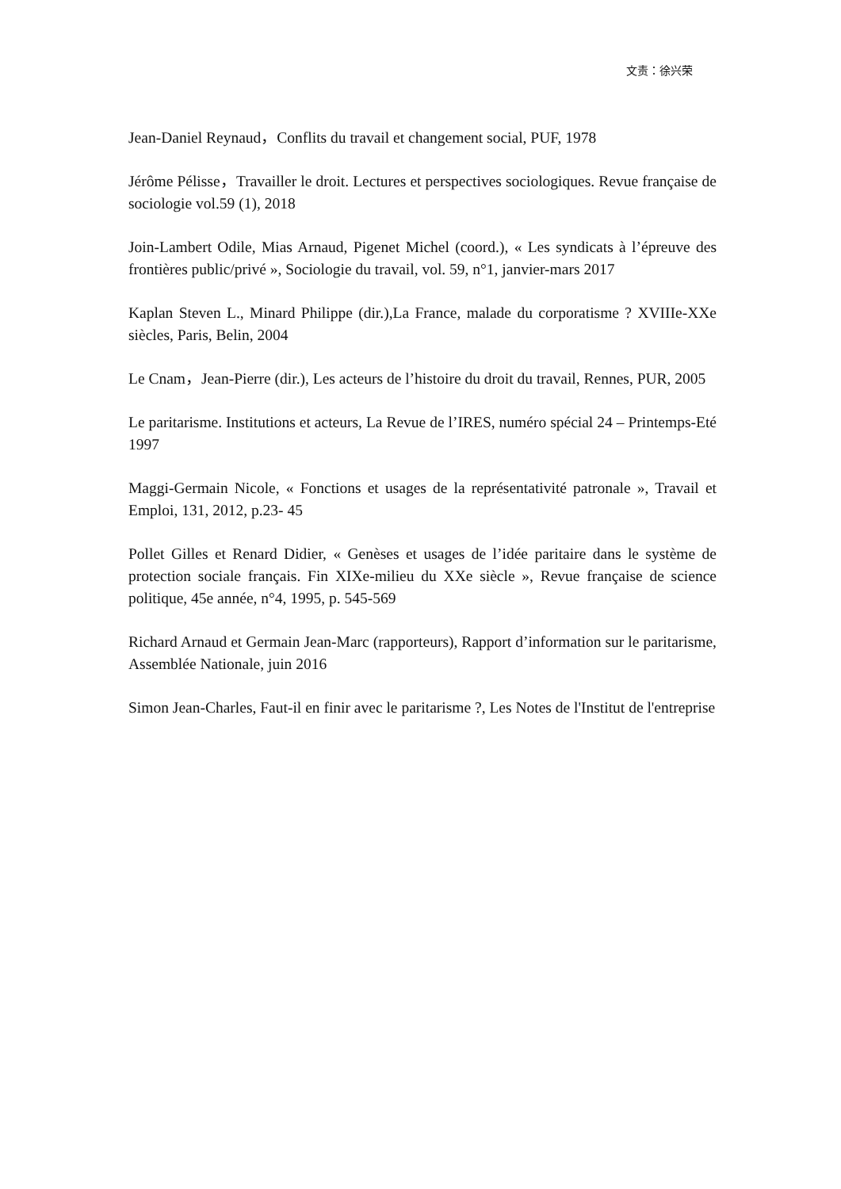文责：徐兴荣
Jean-Daniel Reynaud，Conflits du travail et changement social, PUF, 1978
Jérôme Pélisse，Travailler le droit. Lectures et perspectives sociologiques. Revue française de sociologie vol.59 (1), 2018
Join-Lambert Odile, Mias Arnaud, Pigenet Michel (coord.), « Les syndicats à l’épreuve des frontières public/privé », Sociologie du travail, vol. 59, n°1, janvier-mars 2017
Kaplan Steven L., Minard Philippe (dir.),La France, malade du corporatisme ? XVIIIe-XXe siècles, Paris, Belin, 2004
Le Cnam，Jean-Pierre (dir.), Les acteurs de l’histoire du droit du travail, Rennes, PUR, 2005
Le paritarisme. Institutions et acteurs, La Revue de l’IRES, numéro spécial 24 – Printemps-Eté 1997
Maggi-Germain Nicole, « Fonctions et usages de la représentativité patronale », Travail et Emploi, 131, 2012, p.23- 45
Pollet Gilles et Renard Didier, « Genèses et usages de l’idée paritaire dans le système de protection sociale français. Fin XIXe-milieu du XXe siècle », Revue française de science politique, 45e année, n°4, 1995, p. 545-569
Richard Arnaud et Germain Jean-Marc (rapporteurs), Rapport d’information sur le paritarisme, Assemblée Nationale, juin 2016
Simon Jean-Charles, Faut-il en finir avec le paritarisme ?, Les Notes de l'Institut de l'entreprise